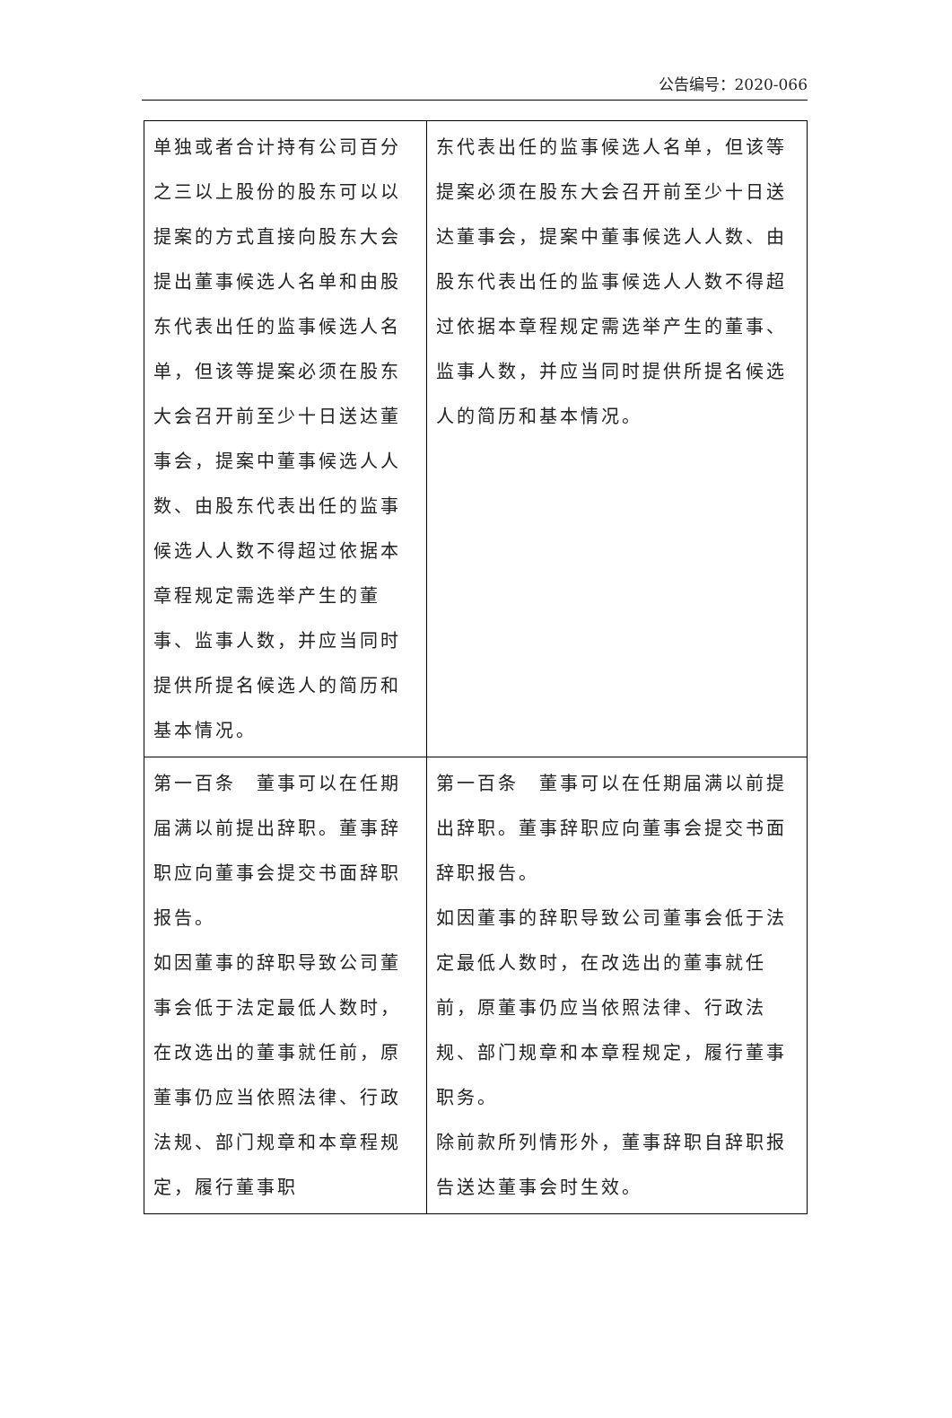公告编号：2020-066
| 单独或者合计持有公司百分之三以上股份的股东可以以提案的方式直接向股东大会提出董事候选人名单和由股东代表出任的监事候选人名单，但该等提案必须在股东大会召开前至少十日送达董事会，提案中董事候选人人数、由股东代表出任的监事候选人人数不得超过依据本章程规定需选举产生的董事、监事人数，并应当同时提供所提名候选人的简历和基本情况。 | 东代表出任的监事候选人名单，但该等提案必须在股东大会召开前至少十日送达董事会，提案中董事候选人人数、由股东代表出任的监事候选人人数不得超过依据本章程规定需选举产生的董事、监事人数，并应当同时提供所提名候选人的简历和基本情况。 |
| 第一百条 董事可以在任期届满以前提出辞职。董事辞职应向董事会提交书面辞职报告。 如因董事的辞职导致公司董事会低于法定最低人数时，在改选出的董事就任前，原董事仍应当依照法律、行政法规、部门规章和本章程规定，履行董事职 | 第一百条 董事可以在任期届满以前提出辞职。董事辞职应向董事会提交书面辞职报告。 如因董事的辞职导致公司董事会低于法定最低人数时，在改选出的董事就任前，原董事仍应当依照法律、行政法规、部门规章和本章程规定，履行董事职务。 除前款所列情形外，董事辞职自辞职报告送达董事会时生效。 |